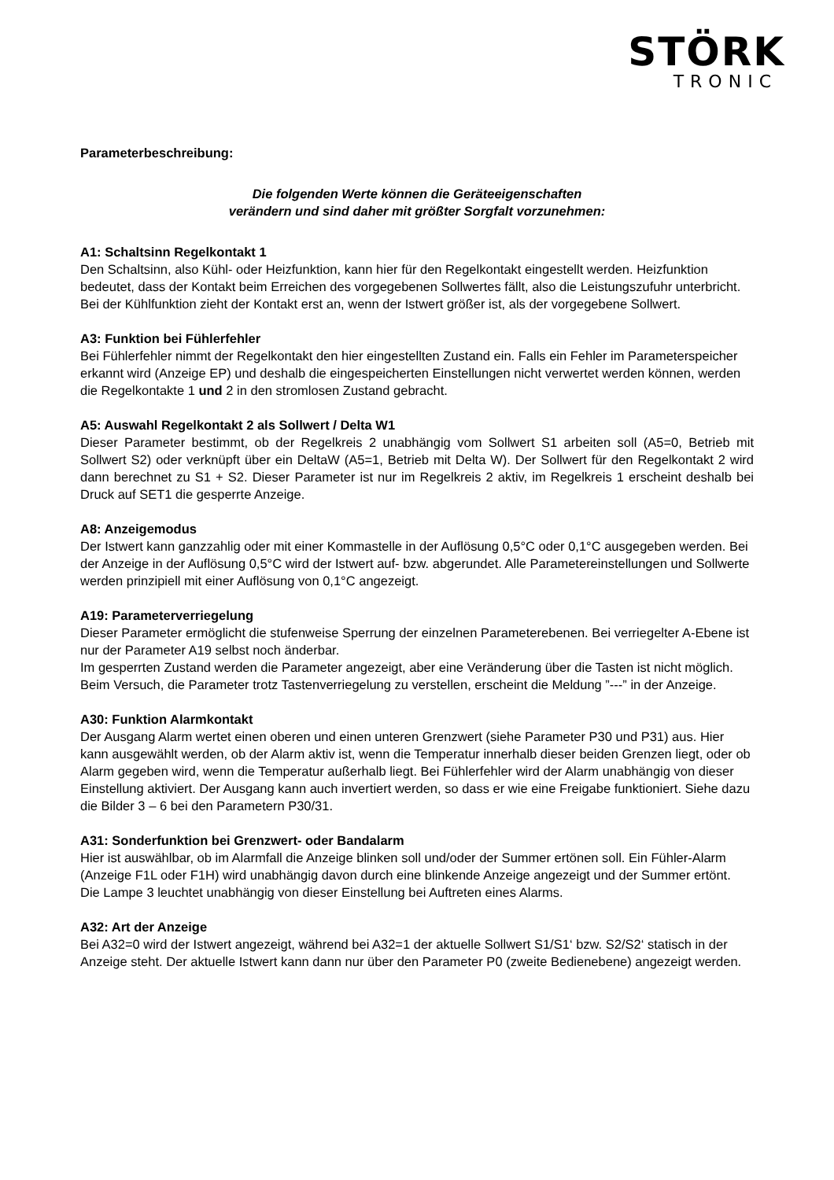STÖRK
TRONIC
Parameterbeschreibung:
Die folgenden Werte können die Geräteeigenschaften
verändern und sind daher mit größter Sorgfalt vorzunehmen:
A1: Schaltsinn Regelkontakt 1
Den Schaltsinn, also Kühl- oder Heizfunktion, kann hier für den Regelkontakt eingestellt werden. Heizfunktion bedeutet, dass der Kontakt beim Erreichen des vorgegebenen Sollwertes fällt, also die Leistungszufuhr unterbricht. Bei der Kühlfunktion zieht der Kontakt erst an, wenn der Istwert größer ist, als der vorgegebene Sollwert.
A3: Funktion bei Fühlerfehler
Bei Fühlerfehler nimmt der Regelkontakt den hier eingestellten Zustand ein. Falls ein Fehler im Parameterspeicher erkannt wird (Anzeige EP) und deshalb die eingespeicherten Einstellungen nicht verwertet werden können, werden die Regelkontakte 1 und 2 in den stromlosen Zustand gebracht.
A5: Auswahl Regelkontakt 2 als Sollwert / Delta W1
Dieser Parameter bestimmt, ob der Regelkreis 2 unabhängig vom Sollwert S1 arbeiten soll (A5=0, Betrieb mit Sollwert S2) oder verknüpft über ein DeltaW (A5=1, Betrieb mit Delta W). Der Sollwert für den Regelkontakt 2 wird dann berechnet zu S1 + S2. Dieser Parameter ist nur im Regelkreis 2 aktiv, im Regelkreis 1 erscheint deshalb bei Druck auf SET1 die gesperrte Anzeige.
A8: Anzeigemodus
Der Istwert kann ganzzahlig oder mit einer Kommastelle in der Auflösung 0,5°C oder 0,1°C ausgegeben werden. Bei der Anzeige in der Auflösung 0,5°C wird der Istwert auf- bzw. abgerundet. Alle Parametereinstellungen und Sollwerte werden prinzipiell mit einer Auflösung von 0,1°C angezeigt.
A19: Parameterverriegelung
Dieser Parameter ermöglicht die stufenweise Sperrung der einzelnen Parameterebenen. Bei verriegelter A-Ebene ist nur der Parameter A19 selbst noch änderbar.
Im gesperrten Zustand werden die Parameter angezeigt, aber eine Veränderung über die Tasten ist nicht möglich. Beim Versuch, die Parameter trotz Tastenverriegelung zu verstellen, erscheint die Meldung ”---” in der Anzeige.
A30: Funktion Alarmkontakt
Der Ausgang Alarm wertet einen oberen und einen unteren Grenzwert (siehe Parameter P30 und P31) aus. Hier kann ausgewählt werden, ob der Alarm aktiv ist, wenn die Temperatur innerhalb dieser beiden Grenzen liegt, oder ob Alarm gegeben wird, wenn die Temperatur außerhalb liegt. Bei Fühlerfehler wird der Alarm unabhängig von dieser Einstellung aktiviert. Der Ausgang kann auch invertiert werden, so dass er wie eine Freigabe funktioniert. Siehe dazu die Bilder 3 – 6 bei den Parametern P30/31.
A31: Sonderfunktion bei Grenzwert- oder Bandalarm
Hier ist auswählbar, ob im Alarmfall die Anzeige blinken soll und/oder der Summer ertönen soll. Ein Fühler-Alarm (Anzeige F1L oder F1H) wird unabhängig davon durch eine blinkende Anzeige angezeigt und der Summer ertönt. Die Lampe 3 leuchtet unabhängig von dieser Einstellung bei Auftreten eines Alarms.
A32: Art der Anzeige
Bei A32=0 wird der Istwert angezeigt, während bei A32=1 der aktuelle Sollwert S1/S1‘ bzw. S2/S2‘ statisch in der Anzeige steht. Der aktuelle Istwert kann dann nur über den Parameter P0 (zweite Bedienebene) angezeigt werden.